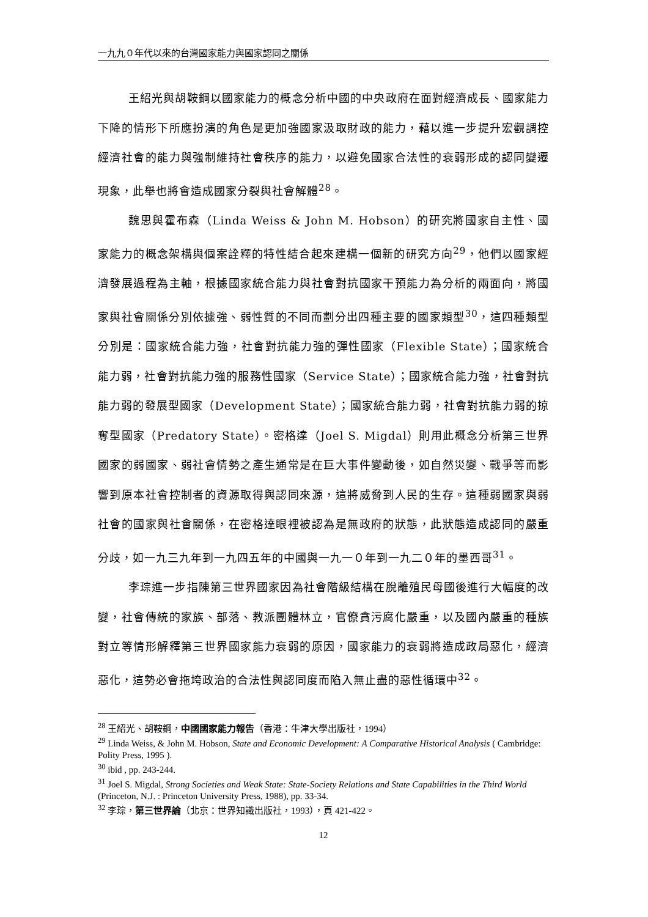一九九０年代以來的台灣國家能力與國家認同之關係
王紹光與胡鞍鋼以國家能力的概念分析中國的中央政府在面對經濟成長、國家能力下降的情形下所應扮演的角色是更加強國家汲取財政的能力，藉以進一步提升宏觀調控經濟社會的能力與強制維持社會秩序的能力，以避免國家合法性的衰弱形成的認同變遷現象，此舉也將會造成國家分裂與社會解體<sup>28</sup>。
魏思與霍布森（Linda Weiss & John M. Hobson）的研究將國家自主性、國家能力的概念架構與個案詮釋的特性結合起來建構一個新的研究方向<sup>29</sup>，他們以國家經濟發展過程為主軸，根據國家統合能力與社會對抗國家干預能力為分析的兩面向，將國家與社會關係分別依據強、弱性質的不同而劃分出四種主要的國家類型<sup>30</sup>，這四種類型分別是：國家統合能力強，社會對抗能力強的彈性國家（Flexible State）；國家統合能力弱，社會對抗能力強的服務性國家（Service State）；國家統合能力強，社會對抗能力弱的發展型國家（Development State）；國家統合能力弱，社會對抗能力弱的掠奪型國家（Predatory State）。密格達（Joel S. Migdal）則用此概念分析第三世界國家的弱國家、弱社會情勢之產生通常是在巨大事件變動後，如自然災變、戰爭等而影響到原本社會控制者的資源取得與認同來源，這將威脅到人民的生存。這種弱國家與弱社會的國家與社會關係，在密格達眼裡被認為是無政府的狀態，此狀態造成認同的嚴重分歧，如一九三九年到一九四五年的中國與一九一０年到一九二０年的墨西哥<sup>31</sup>。
李琮進一步指陳第三世界國家因為社會階級結構在脫離殖民母國後進行大幅度的改變，社會傳統的家族、部落、教派團體林立，官僚貪污腐化嚴重，以及國內嚴重的種族對立等情形解釋第三世界國家能力衰弱的原因，國家能力的衰弱將造成政局惡化，經濟惡化，這勢必會拖垮政治的合法性與認同度而陷入無止盡的惡性循環中<sup>32</sup>。
<sup>28</sup> 王紹光、胡鞍鋼，中國國家能力報告（香港：牛津大學出版社，1994）
<sup>29</sup> Linda Weiss, & John M. Hobson, State and Economic Development: A Comparative Historical Analysis ( Cambridge: Polity Press, 1995 ).
<sup>30</sup> ibid , pp. 243-244.
<sup>31</sup> Joel S. Migdal, Strong Societies and Weak State: State-Society Relations and State Capabilities in the Third World (Princeton, N.J. : Princeton University Press, 1988), pp. 33-34.
<sup>32</sup> 李琮，第三世界論（北京：世界知識出版社，1993），頁 421-422。
12